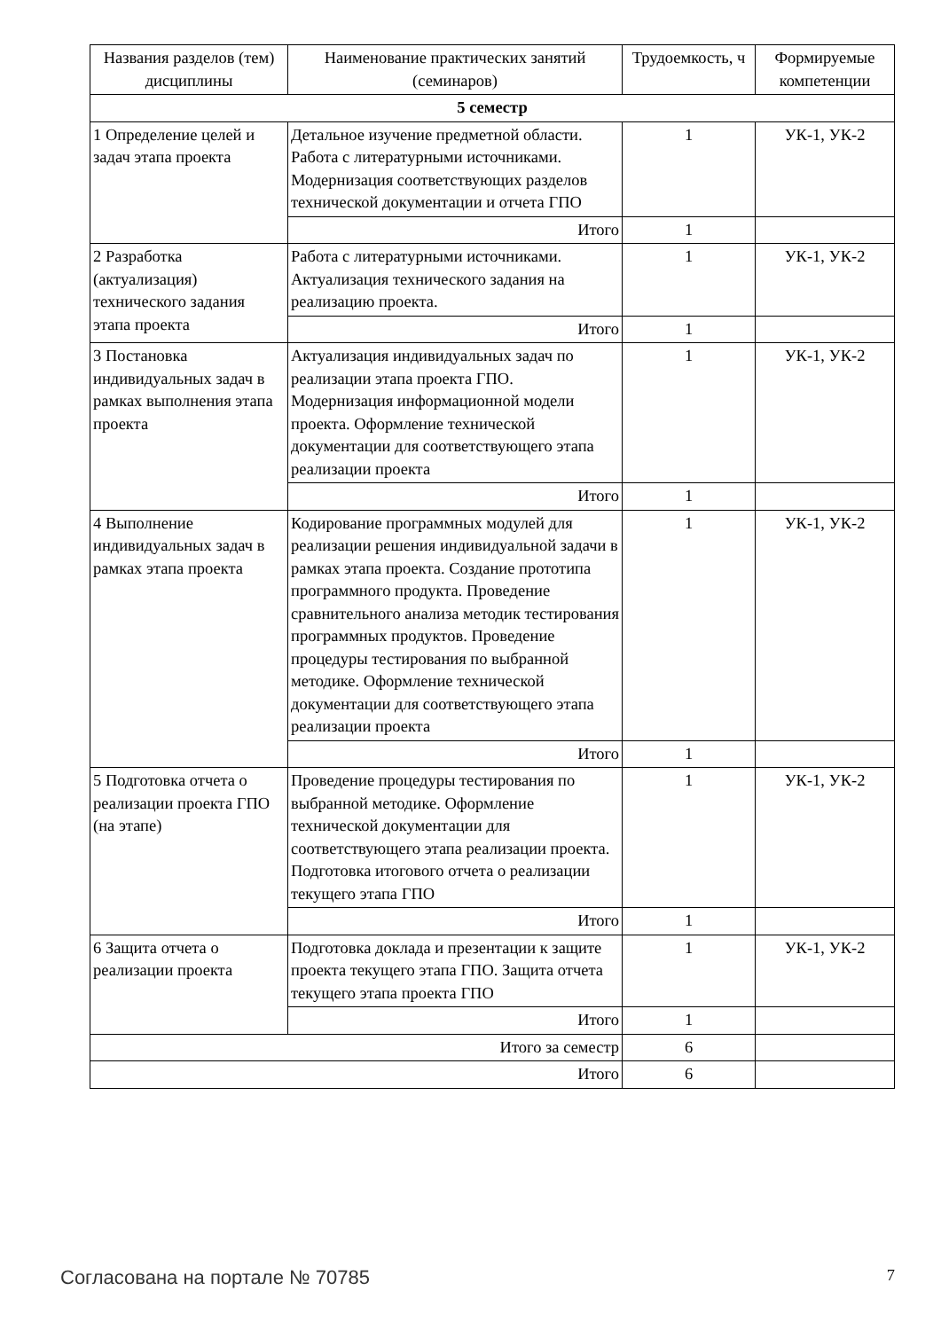| Названия разделов (тем) дисциплины | Наименование практических занятий (семинаров) | Трудоемкость, ч | Формируемые компетенции |
| --- | --- | --- | --- |
| 5 семестр | | | |
| 1 Определение целей и задач этапа проекта | Детальное изучение предметной области. Работа с литературными источниками. Модернизация соответствующих разделов технической документации и отчета ГПО | 1 | УК-1, УК-2 |
| | Итого | 1 | |
| 2 Разработка (актуализация) технического задания этапа проекта | Работа с литературными источниками. Актуализация технического задания на реализацию проекта. | 1 | УК-1, УК-2 |
| | Итого | 1 | |
| 3 Постановка индивидуальных задач в рамках выполнения этапа проекта | Актуализация индивидуальных задач по реализации этапа проекта ГПО. Модернизация информационной модели проекта. Оформление технической документации для соответствующего этапа реализации проекта | 1 | УК-1, УК-2 |
| | Итого | 1 | |
| 4 Выполнение индивидуальных задач в рамках этапа проекта | Кодирование программных модулей для реализации решения индивидуальной задачи в рамках этапа проекта. Создание прототипа программного продукта. Проведение сравнительного анализа методик тестирования программных продуктов. Проведение процедуры тестирования по выбранной методике. Оформление технической документации для соответствующего этапа реализации проекта | 1 | УК-1, УК-2 |
| | Итого | 1 | |
| 5 Подготовка отчета о реализации проекта ГПО (на этапе) | Проведение процедуры тестирования по выбранной методике. Оформление технической документации для соответствующего этапа реализации проекта. Подготовка итогового отчета о реализации текущего этапа ГПО | 1 | УК-1, УК-2 |
| | Итого | 1 | |
| 6 Защита отчета о реализации проекта | Подготовка доклада и презентации к защите проекта текущего этапа ГПО. Защита отчета текущего этапа проекта ГПО | 1 | УК-1, УК-2 |
| | Итого | 1 | |
| Итого за семестр | | 6 | |
| Итого | | 6 | |
Согласована на портале № 70785 7